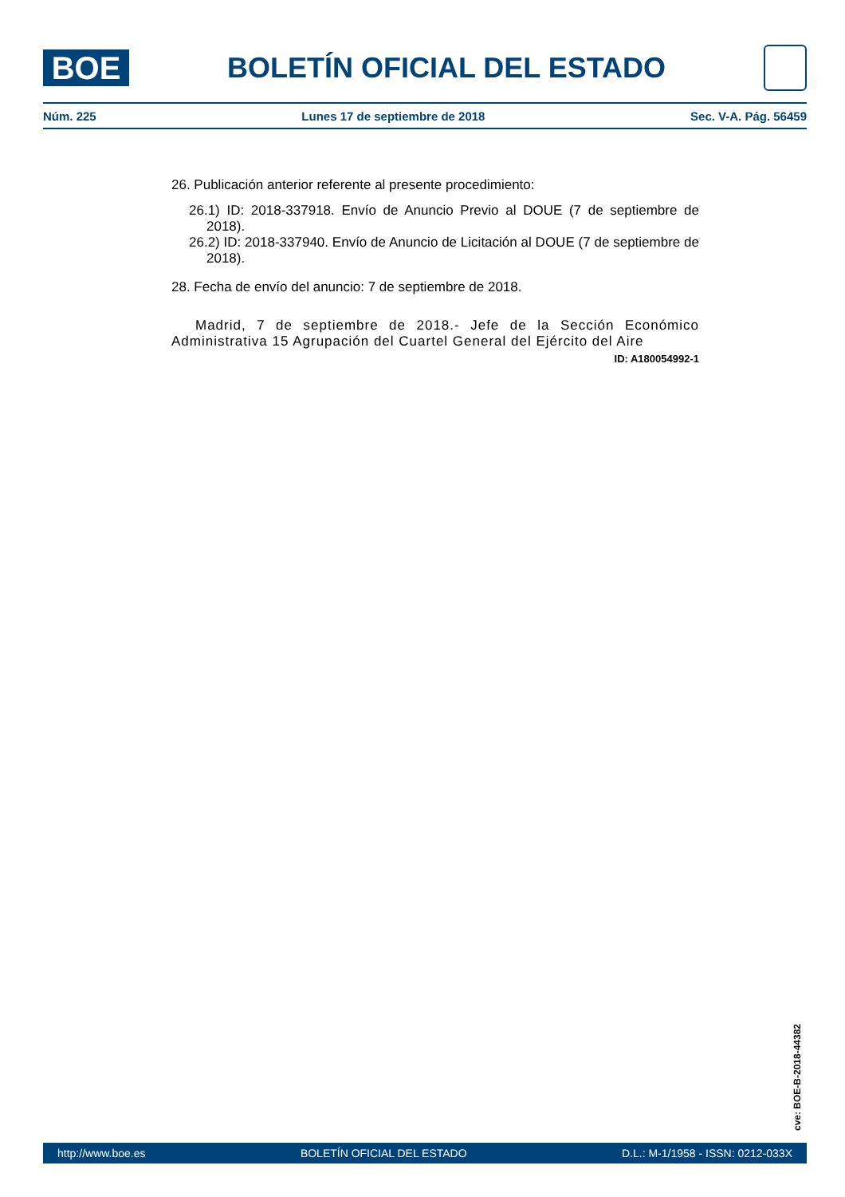BOE
BOLETÍN OFICIAL DEL ESTADO
Núm. 225 Lunes 17 de septiembre de 2018 Sec. V-A. Pág. 56459
26. Publicación anterior referente al presente procedimiento:
26.1) ID: 2018-337918. Envío de Anuncio Previo al DOUE (7 de septiembre de 2018).
26.2) ID: 2018-337940. Envío de Anuncio de Licitación al DOUE (7 de septiembre de 2018).
28. Fecha de envío del anuncio: 7 de septiembre de 2018.
Madrid, 7 de septiembre de 2018.- Jefe de la Sección Económico Administrativa 15 Agrupación del Cuartel General del Ejército del Aire
ID: A180054992-1
cve: BOE-B-2018-44382
http://www.boe.es BOLETÍN OFICIAL DEL ESTADO D.L.: M-1/1958 - ISSN: 0212-033X